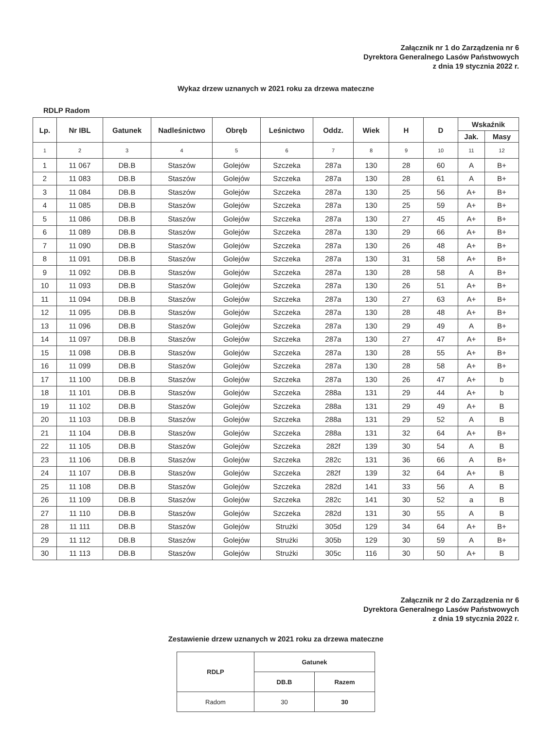Załącznik nr 1 do Zarządzenia nr 6
Dyrektora Generalnego Lasów Państwowych
z dnia 19 stycznia 2022 r.
Wykaz drzew uznanych w 2021 roku za drzewa mateczne
RDLP Radom
| Lp. | Nr IBL | Gatunek | Nadleśnictwo | Obręb | Leśnictwo | Oddz. | Wiek | H | D | Wskaźnik | |
| --- | --- | --- | --- | --- | --- | --- | --- | --- | --- | --- | --- |
| | | | | | | | | | | Jak. | Masy |
| 1 | 2 | 3 | 4 | 5 | 6 | 7 | 8 | 9 | 10 | 11 | 12 |
| 1 | 11 067 | DB.B | Staszów | Golejów | Szczeka | 287a | 130 | 28 | 60 | A | B+ |
| 2 | 11 083 | DB.B | Staszów | Golejów | Szczeka | 287a | 130 | 28 | 61 | A | B+ |
| 3 | 11 084 | DB.B | Staszów | Golejów | Szczeka | 287a | 130 | 25 | 56 | A+ | B+ |
| 4 | 11 085 | DB.B | Staszów | Golejów | Szczeka | 287a | 130 | 25 | 59 | A+ | B+ |
| 5 | 11 086 | DB.B | Staszów | Golejów | Szczeka | 287a | 130 | 27 | 45 | A+ | B+ |
| 6 | 11 089 | DB.B | Staszów | Golejów | Szczeka | 287a | 130 | 29 | 66 | A+ | B+ |
| 7 | 11 090 | DB.B | Staszów | Golejów | Szczeka | 287a | 130 | 26 | 48 | A+ | B+ |
| 8 | 11 091 | DB.B | Staszów | Golejów | Szczeka | 287a | 130 | 31 | 58 | A+ | B+ |
| 9 | 11 092 | DB.B | Staszów | Golejów | Szczeka | 287a | 130 | 28 | 58 | A | B+ |
| 10 | 11 093 | DB.B | Staszów | Golejów | Szczeka | 287a | 130 | 26 | 51 | A+ | B+ |
| 11 | 11 094 | DB.B | Staszów | Golejów | Szczeka | 287a | 130 | 27 | 63 | A+ | B+ |
| 12 | 11 095 | DB.B | Staszów | Golejów | Szczeka | 287a | 130 | 28 | 48 | A+ | B+ |
| 13 | 11 096 | DB.B | Staszów | Golejów | Szczeka | 287a | 130 | 29 | 49 | A | B+ |
| 14 | 11 097 | DB.B | Staszów | Golejów | Szczeka | 287a | 130 | 27 | 47 | A+ | B+ |
| 15 | 11 098 | DB.B | Staszów | Golejów | Szczeka | 287a | 130 | 28 | 55 | A+ | B+ |
| 16 | 11 099 | DB.B | Staszów | Golejów | Szczeka | 287a | 130 | 28 | 58 | A+ | B+ |
| 17 | 11 100 | DB.B | Staszów | Golejów | Szczeka | 287a | 130 | 26 | 47 | A+ | b |
| 18 | 11 101 | DB.B | Staszów | Golejów | Szczeka | 288a | 131 | 29 | 44 | A+ | b |
| 19 | 11 102 | DB.B | Staszów | Golejów | Szczeka | 288a | 131 | 29 | 49 | A+ | B |
| 20 | 11 103 | DB.B | Staszów | Golejów | Szczeka | 288a | 131 | 29 | 52 | A | B |
| 21 | 11 104 | DB.B | Staszów | Golejów | Szczeka | 288a | 131 | 32 | 64 | A+ | B+ |
| 22 | 11 105 | DB.B | Staszów | Golejów | Szczeka | 282f | 139 | 30 | 54 | A | B |
| 23 | 11 106 | DB.B | Staszów | Golejów | Szczeka | 282c | 131 | 36 | 66 | A | B+ |
| 24 | 11 107 | DB.B | Staszów | Golejów | Szczeka | 282f | 139 | 32 | 64 | A+ | B |
| 25 | 11 108 | DB.B | Staszów | Golejów | Szczeka | 282d | 141 | 33 | 56 | A | B |
| 26 | 11 109 | DB.B | Staszów | Golejów | Szczeka | 282c | 141 | 30 | 52 | a | B |
| 27 | 11 110 | DB.B | Staszów | Golejów | Szczeka | 282d | 131 | 30 | 55 | A | B |
| 28 | 11 111 | DB.B | Staszów | Golejów | Strużki | 305d | 129 | 34 | 64 | A+ | B+ |
| 29 | 11 112 | DB.B | Staszów | Golejów | Strużki | 305b | 129 | 30 | 59 | A | B+ |
| 30 | 11 113 | DB.B | Staszów | Golejów | Strużki | 305c | 116 | 30 | 50 | A+ | B |
Załącznik nr 2 do Zarządzenia nr 6
Dyrektora Generalnego Lasów Państwowych
z dnia 19 stycznia 2022 r.
Zestawienie drzew uznanych w 2021 roku za drzewa mateczne
| RDLP | Gatunek | |
| --- | --- | --- |
| | DB.B | Razem |
| Radom | 30 | 30 |